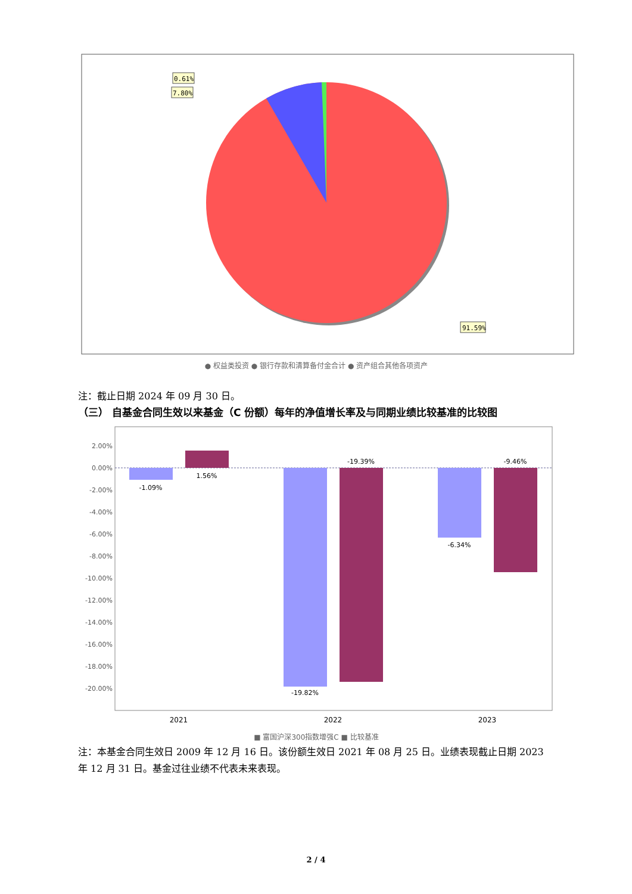0.61%
7.80%
91.59%
● 权益类投资 ● 银行存款和清算备付金合计 ● 资产组合其他各项资产
注：截止日期 2024 年 09 月 30 日。
（三） 自基金合同生效以来基金（C 份额）每年的净值增长率及与同期业绩比较基准的比较图
2.00%
0.00%
-2.00%
-4.00%
-6.00%
-8.00%
-10.00%
-12.00%
-14.00%
-16.00%
-18.00%
-20.00%
-1.09%
1.56%
-19.82%
-19.39%
-6.34%
-9.46%
2021
2022
2023
■ 富国沪深300指数增强C ■ 比较基准
注：本基金合同生效日 2009 年 12 月 16 日。该份额生效日 2021 年 08 月 25 日。业绩表现截止日期 2023 年 12 月 31 日。基金过往业绩不代表未来表现。
2 / 4